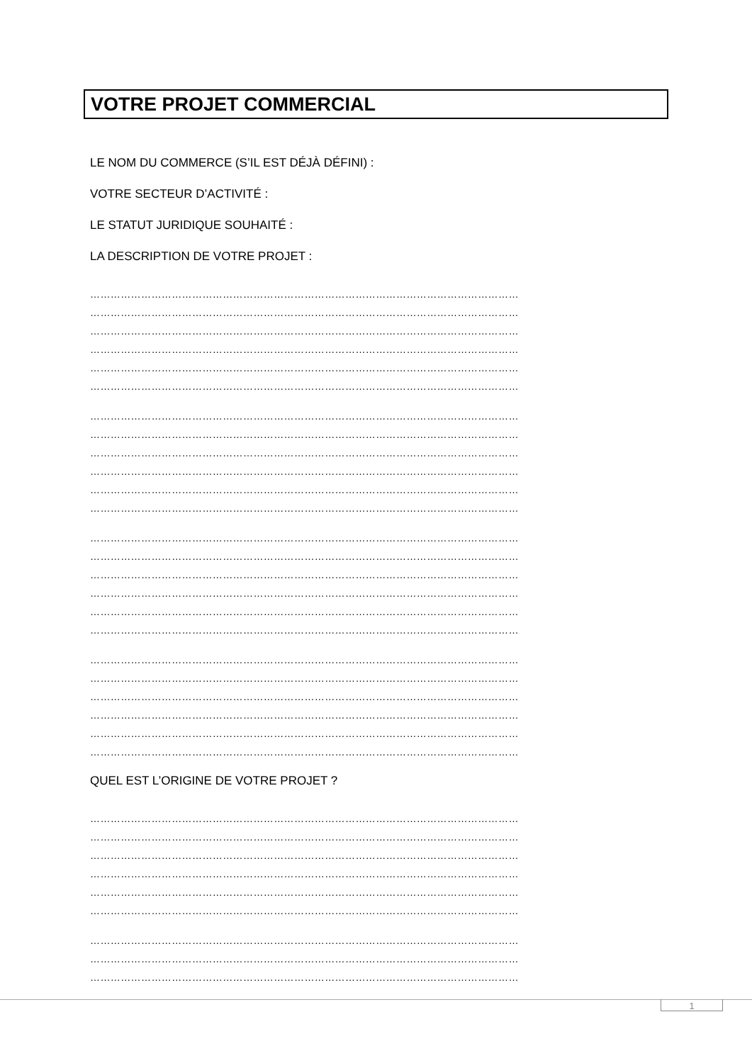VOTRE PROJET COMMERCIAL
LE NOM DU COMMERCE (S’IL EST DÉJÀ DÉFINI) :
VOTRE SECTEUR D’ACTIVITÉ :
LE STATUT JURIDIQUE SOUHAITÉ :
LA DESCRIPTION DE VOTRE PROJET :
………………………………………………………………………………………………………………
………………………………………………………………………………………………………………
………………………………………………………………………………………………………………
………………………………………………………………………………………………………………
………………………………………………………………………………………………………………
………………………………………………………………………………………………………………
………………………………………………………………………………………………………………
………………………………………………………………………………………………………………
………………………………………………………………………………………………………………
………………………………………………………………………………………………………………
………………………………………………………………………………………………………………
………………………………………………………………………………………………………………
………………………………………………………………………………………………………………
………………………………………………………………………………………………………………
………………………………………………………………………………………………………………
………………………………………………………………………………………………………………
………………………………………………………………………………………………………………
………………………………………………………………………………………………………………
………………………………………………………………………………………………………………
………………………………………………………………………………………………………………
………………………………………………………………………………………………………………
………………………………………………………………………………………………………………
………………………………………………………………………………………………………………
………………………………………………………………………………………………………………
QUEL EST L’ORIGINE DE VOTRE PROJET ?
………………………………………………………………………………………………………………
………………………………………………………………………………………………………………
………………………………………………………………………………………………………………
………………………………………………………………………………………………………………
………………………………………………………………………………………………………………
………………………………………………………………………………………………………………
………………………………………………………………………………………………………………
………………………………………………………………………………………………………………
………………………………………………………………………………………………………………
1